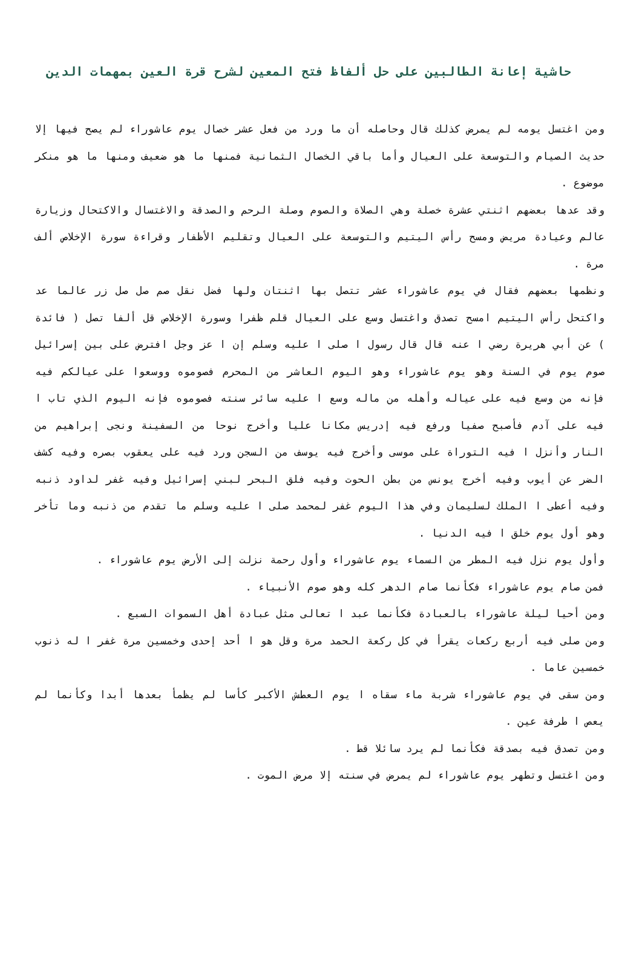حاشية إعانة الطالبين على حل ألفاظ فتح المعين لشرح قرة العين بمهمات الدين
ومن اغتسل يومه لم يمرض كذلك قال وحاصله أن ما ورد من فعل عشر خصال يوم عاشوراء لم يصح فيها إلا حديث الصيام والتوسعة على العيال وأما باقي الخصال الثمانية فمنها ما هو ضعيف ومنها ما هو منكر موضوع .
وقد عدها بعضهم اثنتي عشرة خصلة وهي الصلاة والصوم وصلة الرحم والصدقة والاغتسال والاكتحال وزيارة عالم وعيادة مريض ومسح رأس اليتيم والتوسعة على العيال وتقليم الأظفار وقراءة سورة الإخلاص ألف مرة .
ونظمها بعضهم فقال في يوم عاشوراء عشر تتصل بها اثنتان ولها فضل نقل صم صل صل زر عالما عد واكتحل رأس اليتيم امسح تصدق واغتسل وسع على العيال قلم ظفرا وسورة الإخلاص قل ألفا تصل ( فائدة ) عن أبي هريرة رضي ا عنه قال قال رسول ا صلى ا عليه وسلم إن ا عز وجل افترض على بين إسرائيل صوم يوم في السنة وهو يوم عاشوراء وهو اليوم العاشر من المحرم فصوموه ووسعوا على عيالكم فيه فإنه من وسع فيه على عياله وأهله من ماله وسع ا عليه سائر سنته فصوموه فإنه اليوم الذي تاب ا فيه على آدم فأصبح صفيا ورفع فيه إدريس مكانا عليا وأخرج نوحا من السفينة ونجى إبراهيم من النار وأنزل ا فيه التوراة على موسى وأخرج فيه يوسف من السجن ورد فيه على يعقوب بصره وفيه كشف الضر عن أيوب وفيه أخرج يونس من بطن الحوت وفيه فلق البحر لبني إسرائيل وفيه غفر لداود ذنبه وفيه أعطى ا الملك لسليمان وفي هذا اليوم غفر لمحمد صلى ا عليه وسلم ما تقدم من ذنبه وما تأخر وهو أول يوم خلق ا فيه الدنيا .
وأول يوم نزل فيه المطر من السماء يوم عاشوراء وأول رحمة نزلت إلى الأرض يوم عاشوراء .
فمن صام يوم عاشوراء فكأنما صام الدهر كله وهو صوم الأنبياء .
ومن أحيا ليلة عاشوراء بالعبادة فكأنما عبد ا تعالى مثل عبادة أهل السموات السبع .
ومن صلى فيه أربع ركعات يقرأ في كل ركعة الحمد مرة وقل هو ا أحد إحدى وخمسين مرة غفر ا له ذنوب خمسين عاما .
ومن سقى في يوم عاشوراء شربة ماء سقاه ا يوم العطش الأكبر كأسا لم يظمأ بعدها أبدا وكأنما لم يعص ا طرفة عين .
ومن تصدق فيه بصدقة فكأنما لم يرد سائلا قط .
ومن اغتسل وتطهر يوم عاشوراء لم يمرض في سنته إلا مرض الموت .